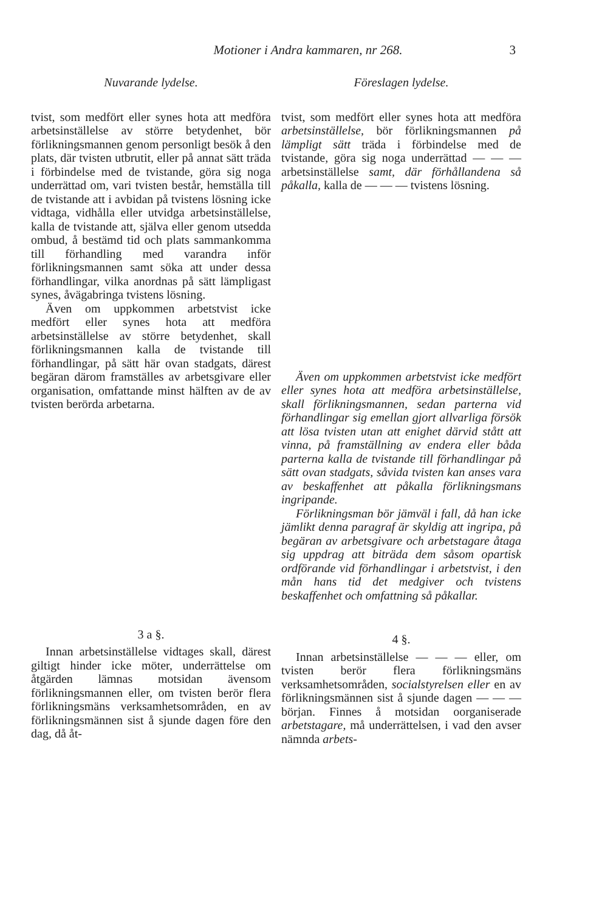Motioner i Andra kammaren, nr 268. 3
Nuvarande lydelse.
tvist, som medfört eller synes hota att medföra arbetsinställelse av större betydenhet, bör förlikningsmannen genom personligt besök å den plats, där tvisten utbrutit, eller på annat sätt träda i förbindelse med de tvistande, göra sig noga underrättad om, vari tvisten består, hemställa till de tvistande att i avbidan på tvistens lösning icke vidtaga, vidhålla eller utvidga arbetsinställelse, kalla de tvistande att, själva eller genom utsedda ombud, å bestämd tid och plats sammankomma till förhandling med varandra inför förlikningsmannen samt söka att under dessa förhandlingar, vilka anordnas på sätt lämpligast synes, åvägabringa tvistens lösning.
Även om uppkommen arbetstvist icke medfört eller synes hota att medföra arbetsinställelse av större betydenhet, skall förlikningsmannen kalla de tvistande till förhandlingar, på sätt här ovan stadgats, därest begäran därom framställes av arbetsgivare eller organisation, omfattande minst hälften av de av tvisten berörda arbetarna.
3 a §.
Innan arbetsinställelse vidtages skall, därest giltigt hinder icke möter, underrättelse om åtgärden lämnas motsidan ävensom förlikningsmannen eller, om tvisten berör flera förlikningsmäns verksamhetsområden, en av förlikningsmännen sist å sjunde dagen före den dag, då åt-
Föreslagen lydelse.
tvist, som medfört eller synes hota att medföra arbetsinställelse, bör förlikningsmannen på lämpligt sätt träda i förbindelse med de tvistande, göra sig noga underrättad — — — arbetsinställelse samt, där förhållandena så påkalla, kalla de — — — tvistens lösning.
Även om uppkommen arbetstvist icke medfört eller synes hota att medföra arbetsinställelse, skall förlikningsmannen, sedan parterna vid förhandlingar sig emellan gjort allvarliga försök att lösa tvisten utan att enighet därvid stått att vinna, på framställning av endera eller båda parterna kalla de tvistande till förhandlingar på sätt ovan stadgats, såvida tvisten kan anses vara av beskaffenhet att påkalla förlikningsmans ingripande.
Förlikningsman bör jämväl i fall, då han icke jämlikt denna paragraf är skyldig att ingripa, på begäran av arbetsgivare och arbetstagare åtaga sig uppdrag att biträda dem såsom opartisk ordförande vid förhandlingar i arbetstvist, i den mån hans tid det medgiver och tvistens beskaffenhet och omfattning så påkallar.
4 §.
Innan arbetsinställelse — — — eller, om tvisten berör flera förlikningsmäns verksamhetsområden, socialstyrelsen eller en av förlikningsmännen sist å sjunde dagen — — — början. Finnes å motsidan oorganiserade arbetstagare, må underrättelsen, i vad den avser nämnda arbets-